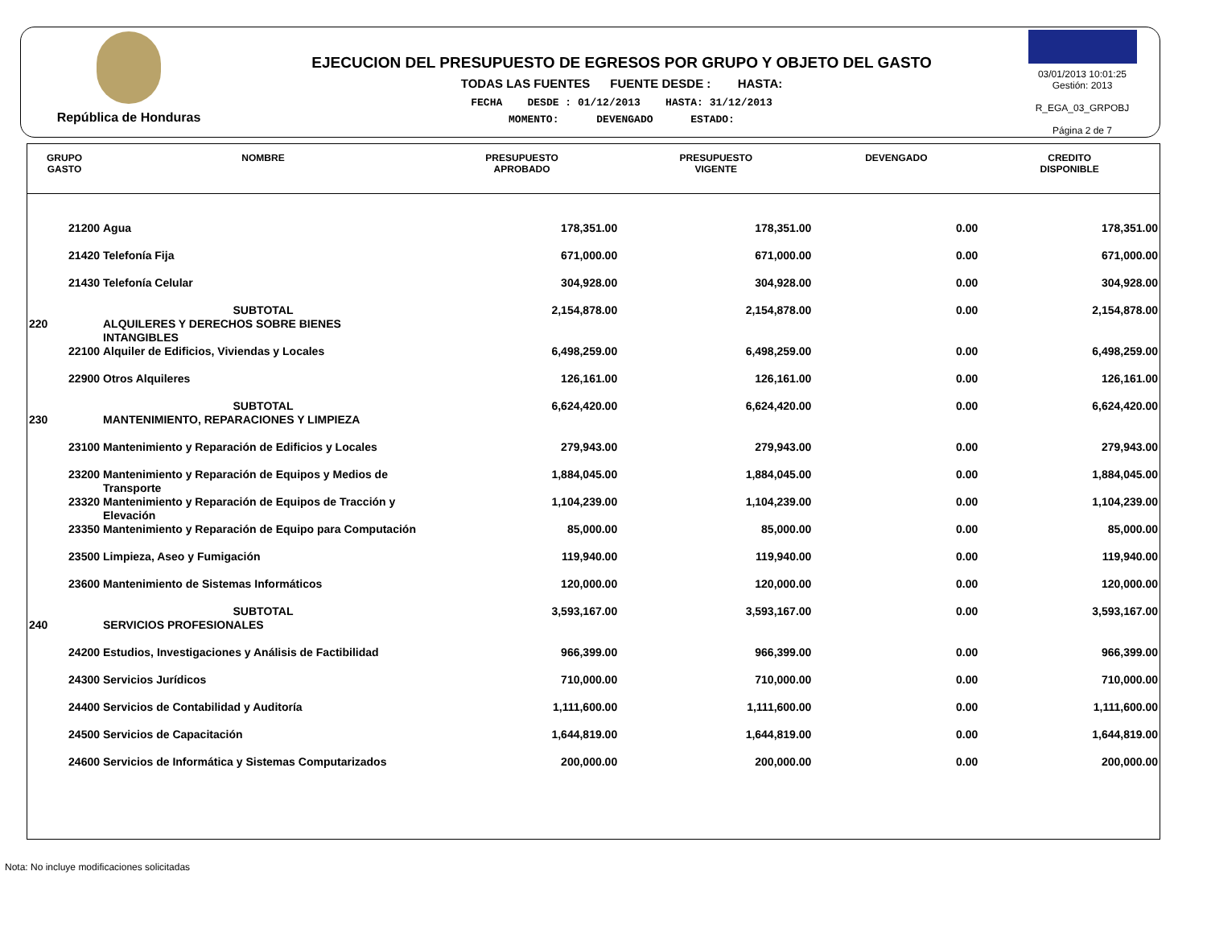República de Honduras
EJECUCION DEL PRESUPUESTO DE EGRESOS POR GRUPO Y OBJETO DEL GASTO
TODAS LAS FUENTES FUENTE DESDE : HASTA:
FECHA DESDE : 01/12/2013 HASTA: 31/12/2013
MOMENTO: DEVENGADO ESTADO:
03/01/2013 10:01:25
Gestión: 2013
R_EGA_03_GRPOBJ
Página 2 de 7
| GRUPO GASTO | NOMBRE | PRESUPUESTO APROBADO | PRESUPUESTO VIGENTE | DEVENGADO | CREDITO DISPONIBLE |
| --- | --- | --- | --- | --- | --- |
| 21200 | Agua | 178,351.00 | 178,351.00 | 0.00 | 178,351.00 |
| 21420 | Telefonía Fija | 671,000.00 | 671,000.00 | 0.00 | 671,000.00 |
| 21430 | Telefonía Celular | 304,928.00 | 304,928.00 | 0.00 | 304,928.00 |
| | SUBTOTAL | 2,154,878.00 | 2,154,878.00 | 0.00 | 2,154,878.00 |
| 220 | ALQUILERES Y DERECHOS SOBRE BIENES INTANGIBLES | | | | |
| 22100 | Alquiler de Edificios, Viviendas y Locales | 6,498,259.00 | 6,498,259.00 | 0.00 | 6,498,259.00 |
| 22900 | Otros Alquileres | 126,161.00 | 126,161.00 | 0.00 | 126,161.00 |
| | SUBTOTAL | 6,624,420.00 | 6,624,420.00 | 0.00 | 6,624,420.00 |
| 230 | MANTENIMIENTO, REPARACIONES Y LIMPIEZA | | | | |
| 23100 | Mantenimiento y Reparación de Edificios y Locales | 279,943.00 | 279,943.00 | 0.00 | 279,943.00 |
| 23200 | Mantenimiento y Reparación de Equipos y Medios de Transporte | 1,884,045.00 | 1,884,045.00 | 0.00 | 1,884,045.00 |
| 23320 | Mantenimiento y Reparación de Equipos de Tracción y Elevación | 1,104,239.00 | 1,104,239.00 | 0.00 | 1,104,239.00 |
| 23350 | Mantenimiento y Reparación de Equipo para Computación | 85,000.00 | 85,000.00 | 0.00 | 85,000.00 |
| 23500 | Limpieza, Aseo y Fumigación | 119,940.00 | 119,940.00 | 0.00 | 119,940.00 |
| 23600 | Mantenimiento de Sistemas Informáticos | 120,000.00 | 120,000.00 | 0.00 | 120,000.00 |
| | SUBTOTAL | 3,593,167.00 | 3,593,167.00 | 0.00 | 3,593,167.00 |
| 240 | SERVICIOS PROFESIONALES | | | | |
| 24200 | Estudios, Investigaciones y Análisis de Factibilidad | 966,399.00 | 966,399.00 | 0.00 | 966,399.00 |
| 24300 | Servicios Jurídicos | 710,000.00 | 710,000.00 | 0.00 | 710,000.00 |
| 24400 | Servicios de Contabilidad y Auditoría | 1,111,600.00 | 1,111,600.00 | 0.00 | 1,111,600.00 |
| 24500 | Servicios de Capacitación | 1,644,819.00 | 1,644,819.00 | 0.00 | 1,644,819.00 |
| 24600 | Servicios de Informática y Sistemas Computarizados | 200,000.00 | 200,000.00 | 0.00 | 200,000.00 |
Nota: No incluye modificaciones solicitadas